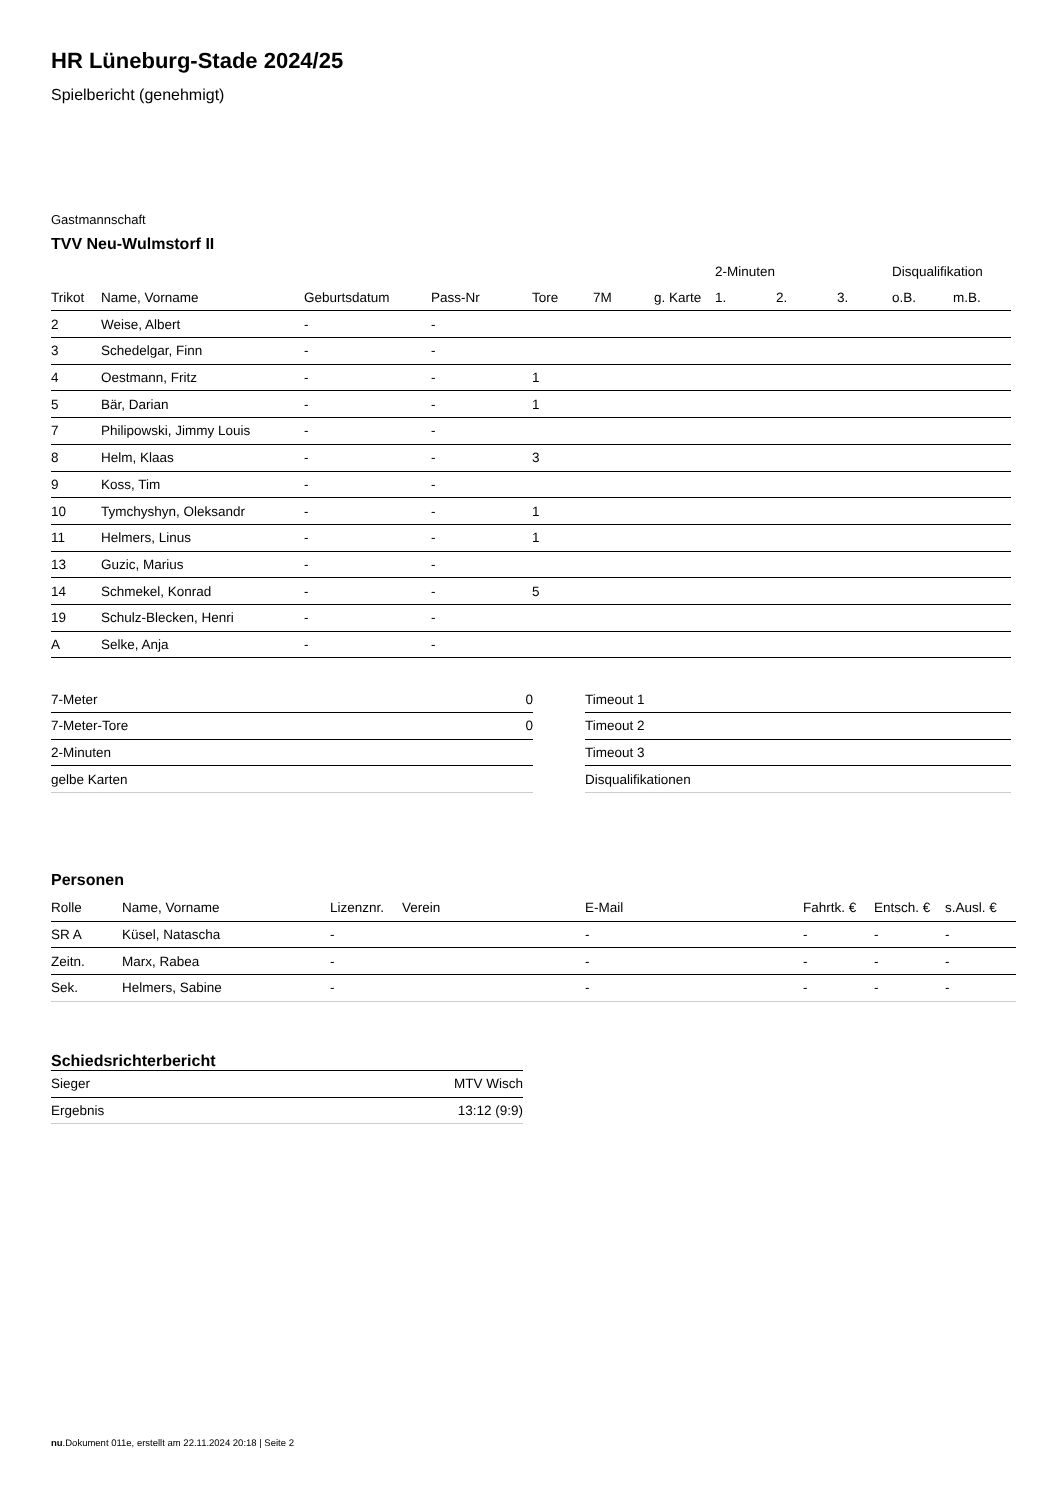HR Lüneburg-Stade 2024/25
Spielbericht (genehmigt)
Gastmannschaft
TVV Neu-Wulmstorf II
| | | | | | | | 2-Minuten | | | Disqualifikation | |
| --- | --- | --- | --- | --- | --- | --- | --- | --- | --- | --- | --- |
| Trikot | Name, Vorname | Geburtsdatum | Pass-Nr | Tore | 7M | g. Karte | 1. | 2. | 3. | o.B. | m.B. |
| 2 | Weise, Albert | - | - | | | | | | | | |
| 3 | Schedelgar, Finn | - | - | | | | | | | | |
| 4 | Oestmann, Fritz | - | - | 1 | | | | | | | |
| 5 | Bär, Darian | - | - | 1 | | | | | | | |
| 7 | Philipowski, Jimmy Louis | - | - | | | | | | | | |
| 8 | Helm, Klaas | - | - | 3 | | | | | | | |
| 9 | Koss, Tim | - | - | | | | | | | | |
| 10 | Tymchyshyn, Oleksandr | - | - | 1 | | | | | | | |
| 11 | Helmers, Linus | - | - | 1 | | | | | | | |
| 13 | Guzic, Marius | - | - | | | | | | | | |
| 14 | Schmekel, Konrad | - | - | 5 | | | | | | | |
| 19 | Schulz-Blecken, Henri | - | - | | | | | | | | |
| A | Selke, Anja | - | - | | | | | | | | |
| 7-Meter | 0 |
| 7-Meter-Tore | 0 |
| 2-Minuten | |
| gelbe Karten | |
| Timeout 1 |
| Timeout 2 |
| Timeout 3 |
| Disqualifikationen |
Personen
| Rolle | Name, Vorname | Lizenznr. | Verein | E-Mail | Fahrtk. € | Entsch. € | s.Ausl. € |
| --- | --- | --- | --- | --- | --- | --- | --- |
| SR A | Küsel, Natascha | - | | - | - | - | - |
| Zeitn. | Marx, Rabea | - | | - | - | - | - |
| Sek. | Helmers, Sabine | - | | - | - | - | - |
Schiedsrichterbericht
| Sieger | MTV Wisch |
| Ergebnis | 13:12 (9:9) |
nu.Dokument 011e, erstellt am 22.11.2024 20:18 | Seite 2